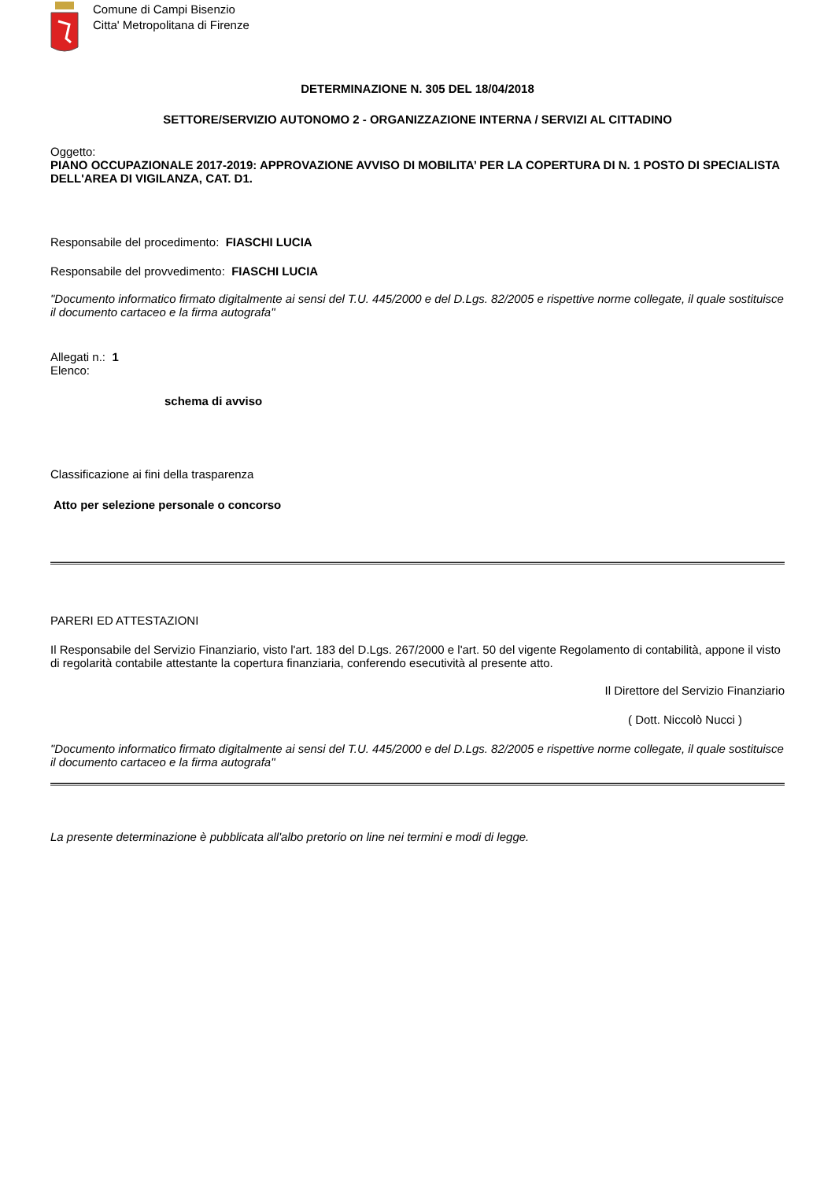Comune di Campi Bisenzio
Citta' Metropolitana di Firenze
DETERMINAZIONE N. 305 DEL 18/04/2018
SETTORE/SERVIZIO AUTONOMO 2 - ORGANIZZAZIONE INTERNA / SERVIZI AL CITTADINO
Oggetto:
PIANO OCCUPAZIONALE 2017-2019: APPROVAZIONE AVVISO DI MOBILITA’ PER LA COPERTURA DI N. 1 POSTO DI SPECIALISTA DELL'AREA DI VIGILANZA, CAT. D1.
Responsabile del procedimento: FIASCHI LUCIA
Responsabile del provvedimento: FIASCHI LUCIA
"Documento informatico firmato digitalmente ai sensi del T.U. 445/2000 e del D.Lgs. 82/2005 e rispettive norme collegate, il quale sostituisce il documento cartaceo e la firma autografa"
Allegati n.: 1
Elenco:
schema di avviso
Classificazione ai fini della trasparenza
Atto per selezione personale o concorso
PARERI ED ATTESTAZIONI
Il Responsabile del Servizio Finanziario, visto l'art. 183 del D.Lgs. 267/2000 e l'art. 50 del vigente Regolamento di contabilità, appone il visto di regolarità contabile attestante la copertura finanziaria, conferendo esecutività al presente atto.
Il Direttore del Servizio Finanziario
( Dott. Niccolò Nucci )
"Documento informatico firmato digitalmente ai sensi del T.U. 445/2000 e del D.Lgs. 82/2005 e rispettive norme collegate, il quale sostituisce il documento cartaceo e la firma autografa"
La presente determinazione è pubblicata all'albo pretorio on line nei termini e modi di legge.